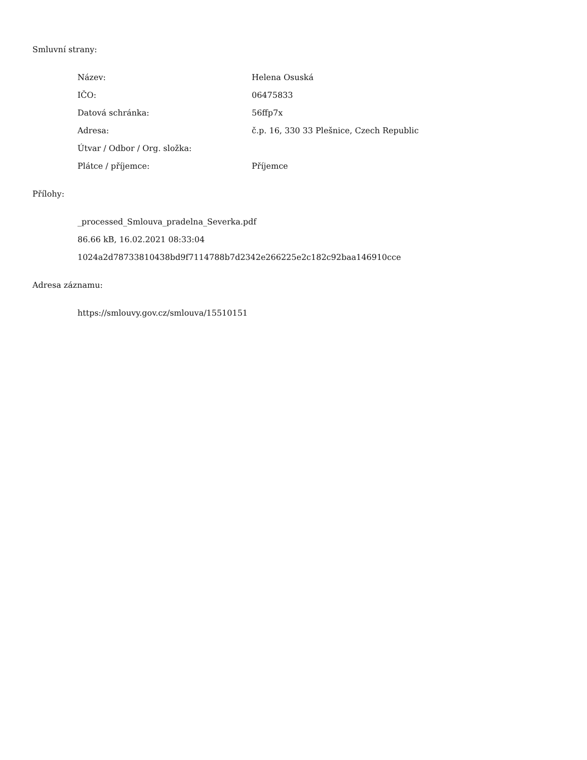Smluvní strany:
| Název: | Helena Osuská |
| IČO: | 06475833 |
| Datová schránka: | 56ffp7x |
| Adresa: | č.p. 16, 330 33 Plešnice, Czech Republic |
| Útvar / Odbor / Org. složka: | |
| Plátce / příjemce: | Příjemce |
Přílohy:
_processed_Smlouva_pradelna_Severka.pdf
86.66 kB, 16.02.2021 08:33:04
1024a2d78733810438bd9f7114788b7d2342e266225e2c182c92baa146910cce
Adresa záznamu:
https://smlouvy.gov.cz/smlouva/15510151